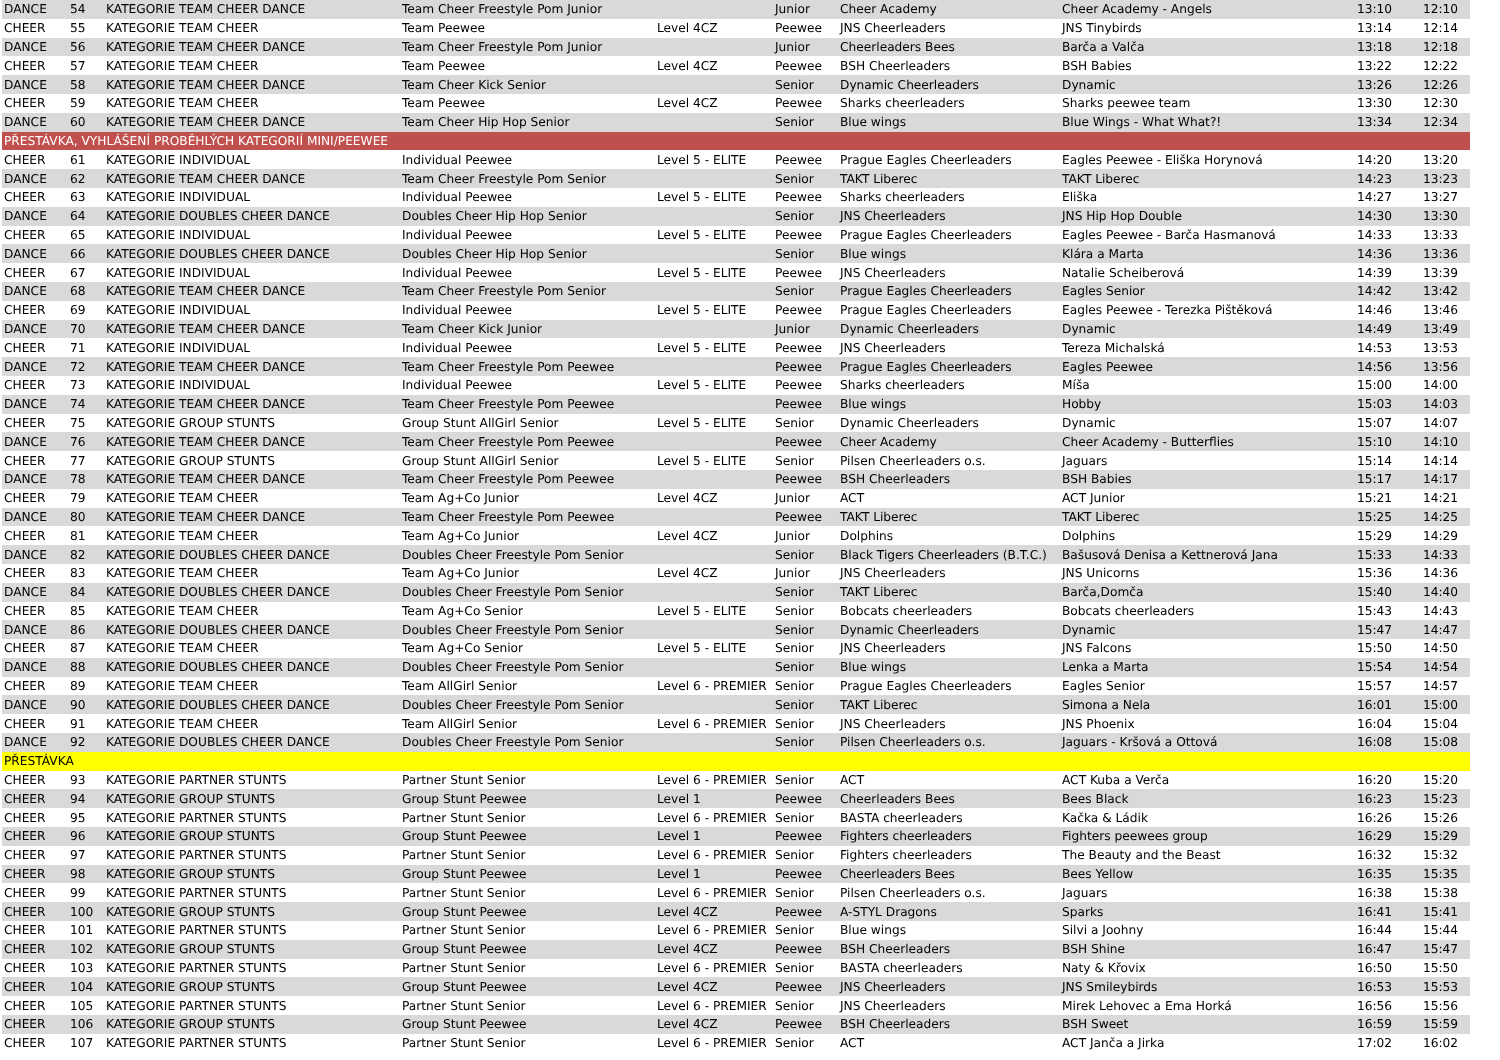| DANCE | 54 | KATEGORIE TEAM CHEER DANCE | Team Cheer Freestyle Pom Junior | | Junior | Cheer Academy | Cheer Academy - Angels | 13:10 | 12:10 |
| CHEER | 55 | KATEGORIE TEAM CHEER | Team Peewee | Level 4CZ | Peewee | JNS Cheerleaders | JNS Tinybirds | 13:14 | 12:14 |
| DANCE | 56 | KATEGORIE TEAM CHEER DANCE | Team Cheer Freestyle Pom Junior | | Junior | Cheerleaders Bees | Barča a Valča | 13:18 | 12:18 |
| CHEER | 57 | KATEGORIE TEAM CHEER | Team Peewee | Level 4CZ | Peewee | BSH Cheerleaders | BSH Babies | 13:22 | 12:22 |
| DANCE | 58 | KATEGORIE TEAM CHEER DANCE | Team Cheer Kick Senior | | Senior | Dynamic Cheerleaders | Dynamic | 13:26 | 12:26 |
| CHEER | 59 | KATEGORIE TEAM CHEER | Team Peewee | Level 4CZ | Peewee | Sharks cheerleaders | Sharks peewee team | 13:30 | 12:30 |
| DANCE | 60 | KATEGORIE TEAM CHEER DANCE | Team Cheer Hip Hop Senior | | Senior | Blue wings | Blue Wings - What What?! | 13:34 | 12:34 |
| PŘESTÁVKA, VYHLÁŠENÍ PROBĚHLÝCH KATEGORIÍ MINI/PEEWEE | | | | | | | | | |
| CHEER | 61 | KATEGORIE INDIVIDUAL | Individual Peewee | Level 5 - ELITE | Peewee | Prague Eagles Cheerleaders | Eagles Peewee - Eliška Horynová | 14:20 | 13:20 |
| DANCE | 62 | KATEGORIE TEAM CHEER DANCE | Team Cheer Freestyle Pom Senior | | Senior | TAKT Liberec | TAKT Liberec | 14:23 | 13:23 |
| CHEER | 63 | KATEGORIE INDIVIDUAL | Individual Peewee | Level 5 - ELITE | Peewee | Sharks cheerleaders | Eliška | 14:27 | 13:27 |
| DANCE | 64 | KATEGORIE DOUBLES CHEER DANCE | Doubles Cheer Hip Hop Senior | | Senior | JNS Cheerleaders | JNS Hip Hop Double | 14:30 | 13:30 |
| CHEER | 65 | KATEGORIE INDIVIDUAL | Individual Peewee | Level 5 - ELITE | Peewee | Prague Eagles Cheerleaders | Eagles Peewee - Barča Hasmanová | 14:33 | 13:33 |
| DANCE | 66 | KATEGORIE DOUBLES CHEER DANCE | Doubles Cheer Hip Hop Senior | | Senior | Blue wings | Klára a Marta | 14:36 | 13:36 |
| CHEER | 67 | KATEGORIE INDIVIDUAL | Individual Peewee | Level 5 - ELITE | Peewee | JNS Cheerleaders | Natalie Scheiberová | 14:39 | 13:39 |
| DANCE | 68 | KATEGORIE TEAM CHEER DANCE | Team Cheer Freestyle Pom Senior | | Senior | Prague Eagles Cheerleaders | Eagles Senior | 14:42 | 13:42 |
| CHEER | 69 | KATEGORIE INDIVIDUAL | Individual Peewee | Level 5 - ELITE | Peewee | Prague Eagles Cheerleaders | Eagles Peewee - Terezka Pištěková | 14:46 | 13:46 |
| DANCE | 70 | KATEGORIE TEAM CHEER DANCE | Team Cheer Kick Junior | | Junior | Dynamic Cheerleaders | Dynamic | 14:49 | 13:49 |
| CHEER | 71 | KATEGORIE INDIVIDUAL | Individual Peewee | Level 5 - ELITE | Peewee | JNS Cheerleaders | Tereza Michalská | 14:53 | 13:53 |
| DANCE | 72 | KATEGORIE TEAM CHEER DANCE | Team Cheer Freestyle Pom Peewee | | Peewee | Prague Eagles Cheerleaders | Eagles Peewee | 14:56 | 13:56 |
| CHEER | 73 | KATEGORIE INDIVIDUAL | Individual Peewee | Level 5 - ELITE | Peewee | Sharks cheerleaders | Míša | 15:00 | 14:00 |
| DANCE | 74 | KATEGORIE TEAM CHEER DANCE | Team Cheer Freestyle Pom Peewee | | Peewee | Blue wings | Hobby | 15:03 | 14:03 |
| CHEER | 75 | KATEGORIE GROUP STUNTS | Group Stunt AllGirl Senior | Level 5 - ELITE | Senior | Dynamic Cheerleaders | Dynamic | 15:07 | 14:07 |
| DANCE | 76 | KATEGORIE TEAM CHEER DANCE | Team Cheer Freestyle Pom Peewee | | Peewee | Cheer Academy | Cheer Academy - Butterflies | 15:10 | 14:10 |
| CHEER | 77 | KATEGORIE GROUP STUNTS | Group Stunt AllGirl Senior | Level 5 - ELITE | Senior | Pilsen Cheerleaders o.s. | Jaguars | 15:14 | 14:14 |
| DANCE | 78 | KATEGORIE TEAM CHEER DANCE | Team Cheer Freestyle Pom Peewee | | Peewee | BSH Cheerleaders | BSH Babies | 15:17 | 14:17 |
| CHEER | 79 | KATEGORIE TEAM CHEER | Team Ag+Co Junior | Level 4CZ | Junior | ACT | ACT Junior | 15:21 | 14:21 |
| DANCE | 80 | KATEGORIE TEAM CHEER DANCE | Team Cheer Freestyle Pom Peewee | | Peewee | TAKT Liberec | TAKT Liberec | 15:25 | 14:25 |
| CHEER | 81 | KATEGORIE TEAM CHEER | Team Ag+Co Junior | Level 4CZ | Junior | Dolphins | Dolphins | 15:29 | 14:29 |
| DANCE | 82 | KATEGORIE DOUBLES CHEER DANCE | Doubles Cheer Freestyle Pom Senior | | Senior | Black Tigers Cheerleaders (B.T.C.) | Bašusová Denisa a Kettnerová Jana | 15:33 | 14:33 |
| CHEER | 83 | KATEGORIE TEAM CHEER | Team Ag+Co Junior | Level 4CZ | Junior | JNS Cheerleaders | JNS Unicorns | 15:36 | 14:36 |
| DANCE | 84 | KATEGORIE DOUBLES CHEER DANCE | Doubles Cheer Freestyle Pom Senior | | Senior | TAKT Liberec | Barča,Domča | 15:40 | 14:40 |
| CHEER | 85 | KATEGORIE TEAM CHEER | Team Ag+Co Senior | Level 5 - ELITE | Senior | Bobcats cheerleaders | Bobcats cheerleaders | 15:43 | 14:43 |
| DANCE | 86 | KATEGORIE DOUBLES CHEER DANCE | Doubles Cheer Freestyle Pom Senior | | Senior | Dynamic Cheerleaders | Dynamic | 15:47 | 14:47 |
| CHEER | 87 | KATEGORIE TEAM CHEER | Team Ag+Co Senior | Level 5 - ELITE | Senior | JNS Cheerleaders | JNS Falcons | 15:50 | 14:50 |
| DANCE | 88 | KATEGORIE DOUBLES CHEER DANCE | Doubles Cheer Freestyle Pom Senior | | Senior | Blue wings | Lenka a Marta | 15:54 | 14:54 |
| CHEER | 89 | KATEGORIE TEAM CHEER | Team AllGirl Senior | Level 6 - PREMIER | Senior | Prague Eagles Cheerleaders | Eagles Senior | 15:57 | 14:57 |
| DANCE | 90 | KATEGORIE DOUBLES CHEER DANCE | Doubles Cheer Freestyle Pom Senior | | Senior | TAKT Liberec | Simona a Nela | 16:01 | 15:00 |
| CHEER | 91 | KATEGORIE TEAM CHEER | Team AllGirl Senior | Level 6 - PREMIER | Senior | JNS Cheerleaders | JNS Phoenix | 16:04 | 15:04 |
| DANCE | 92 | KATEGORIE DOUBLES CHEER DANCE | Doubles Cheer Freestyle Pom Senior | | Senior | Pilsen Cheerleaders o.s. | Jaguars - Kršová a Ottová | 16:08 | 15:08 |
| PŘESTÁVKA | | | | | | | | | |
| CHEER | 93 | KATEGORIE PARTNER STUNTS | Partner Stunt Senior | Level 6 - PREMIER | Senior | ACT | ACT Kuba a Verča | 16:20 | 15:20 |
| CHEER | 94 | KATEGORIE GROUP STUNTS | Group Stunt Peewee | Level 1 | Peewee | Cheerleaders Bees | Bees Black | 16:23 | 15:23 |
| CHEER | 95 | KATEGORIE PARTNER STUNTS | Partner Stunt Senior | Level 6 - PREMIER | Senior | BASTA cheerleaders | Kačka & Ládik | 16:26 | 15:26 |
| CHEER | 96 | KATEGORIE GROUP STUNTS | Group Stunt Peewee | Level 1 | Peewee | Fighters cheerleaders | Fighters peewees group | 16:29 | 15:29 |
| CHEER | 97 | KATEGORIE PARTNER STUNTS | Partner Stunt Senior | Level 6 - PREMIER | Senior | Fighters cheerleaders | The Beauty and the Beast | 16:32 | 15:32 |
| CHEER | 98 | KATEGORIE GROUP STUNTS | Group Stunt Peewee | Level 1 | Peewee | Cheerleaders Bees | Bees Yellow | 16:35 | 15:35 |
| CHEER | 99 | KATEGORIE PARTNER STUNTS | Partner Stunt Senior | Level 6 - PREMIER | Senior | Pilsen Cheerleaders o.s. | Jaguars | 16:38 | 15:38 |
| CHEER | 100 | KATEGORIE GROUP STUNTS | Group Stunt Peewee | Level 4CZ | Peewee | A-STYL Dragons | Sparks | 16:41 | 15:41 |
| CHEER | 101 | KATEGORIE PARTNER STUNTS | Partner Stunt Senior | Level 6 - PREMIER | Senior | Blue wings | Silvi a Joohny | 16:44 | 15:44 |
| CHEER | 102 | KATEGORIE GROUP STUNTS | Group Stunt Peewee | Level 4CZ | Peewee | BSH Cheerleaders | BSH Shine | 16:47 | 15:47 |
| CHEER | 103 | KATEGORIE PARTNER STUNTS | Partner Stunt Senior | Level 6 - PREMIER | Senior | BASTA cheerleaders | Naty & Křovix | 16:50 | 15:50 |
| CHEER | 104 | KATEGORIE GROUP STUNTS | Group Stunt Peewee | Level 4CZ | Peewee | JNS Cheerleaders | JNS Smileybirds | 16:53 | 15:53 |
| CHEER | 105 | KATEGORIE PARTNER STUNTS | Partner Stunt Senior | Level 6 - PREMIER | Senior | JNS Cheerleaders | Mirek Lehovec a Ema Horká | 16:56 | 15:56 |
| CHEER | 106 | KATEGORIE GROUP STUNTS | Group Stunt Peewee | Level 4CZ | Peewee | BSH Cheerleaders | BSH Sweet | 16:59 | 15:59 |
| CHEER | 107 | KATEGORIE PARTNER STUNTS | Partner Stunt Senior | Level 6 - PREMIER | Senior | ACT | ACT Janča a Jirka | 17:02 | 16:02 |